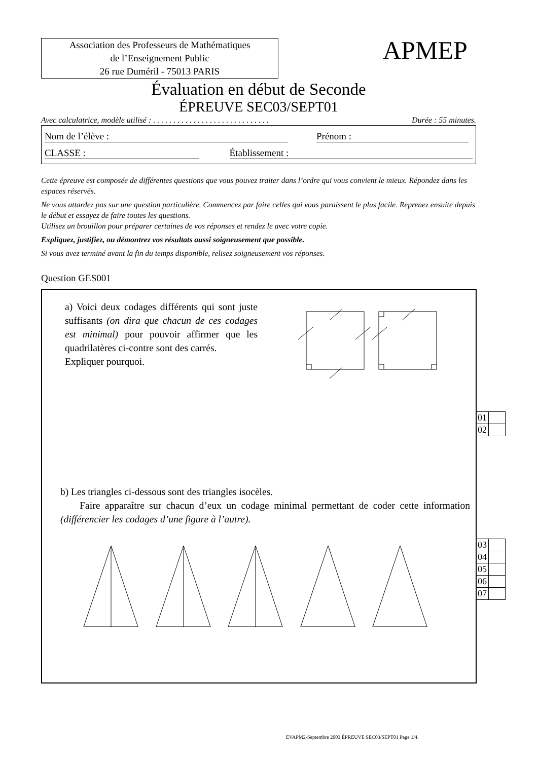Association des Professeurs de Mathématiques
de l’Enseignement Public
26 rue Duméril - 75013 PARIS
APMEP
Évaluation en début de Seconde
ÉPREUVE SEC03/SEPT01
Avec calculatrice, modèle utilisé : . . . . . . . . . . . . . . . . . . . . . . . . . . . . . Durée : 55 minutes.
Nom de l’élève : Prénom :
CLASSE : Établissement :
Cette épreuve est composée de différentes questions que vous pouvez traiter dans l’ordre qui vous convient le mieux. Répondez dans les espaces réservés.
Ne vous attardez pas sur une question particulière. Commencez par faire celles qui vous paraissent le plus facile. Reprenez ensuite depuis le début et essayez de faire toutes les questions.
Utilisez un brouillon pour préparer certaines de vos réponses et rendez le avec votre copie.
Expliquez, justifiez, ou démontrez vos résultats aussi soigneusement que possible.
Si vous avez terminé avant la fin du temps disponible, relisez soigneusement vos réponses.
Question GES001
a) Voici deux codages différents qui sont juste suffisants (on dira que chacun de ces codages est minimal) pour pouvoir affirmer que les quadrilatères ci-contre sont des carrés.
Expliquer pourquoi.
b) Les triangles ci-dessous sont des triangles isocèles.
Faire apparaître sur chacun d’eux un codage minimal permettant de coder cette information (différencier les codages d’une figure à l’autre).
| 01 | |
| 02 | |
| 03 | |
| 04 | |
| 05 | |
| 06 | |
| 07 | |
EVAPM2-Septembre 2003 ÉPREUVE SEC03/SEPT01 Page 1/4.